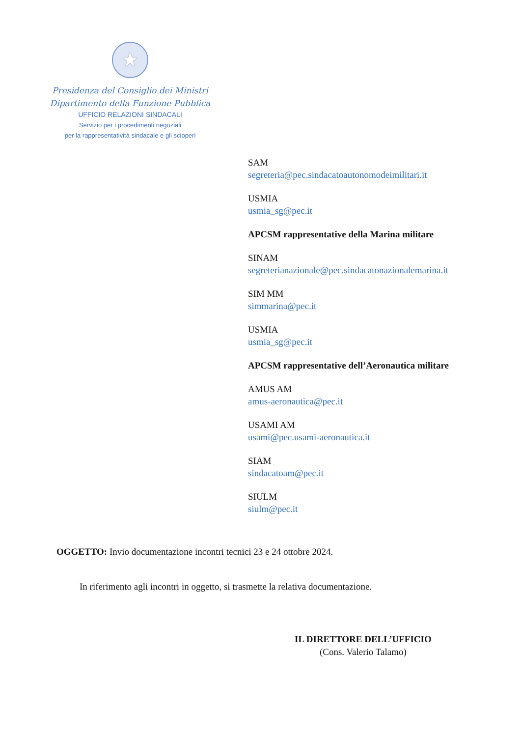★
Presidenza del Consiglio dei Ministri
Dipartimento della Funzione Pubblica
UFFICIO RELAZIONI SINDACALI
Servizio per i procedimenti negoziali
per la rappresentatività sindacale e gli scioperi
SAM
segreteria@pec.sindacatoautonomodeimilitari.it
USMIA
usmia_sg@pec.it
APCSM rappresentative della Marina militare
SINAM
segreterianazionale@pec.sindacatonazionalemarina.it
SIM MM
simmarina@pec.it
USMIA
usmia_sg@pec.it
APCSM rappresentative dell’Aeronautica militare
AMUS AM
amus-aeronautica@pec.it
USAMI AM
usami@pec.usami-aeronautica.it
SIAM
sindacatoam@pec.it
SIULM
siulm@pec.it
OGGETTO: Invio documentazione incontri tecnici 23 e 24 ottobre 2024.
In riferimento agli incontri in oggetto, si trasmette la relativa documentazione.
IL DIRETTORE DELL’UFFICIO
(Cons. Valerio Talamo)